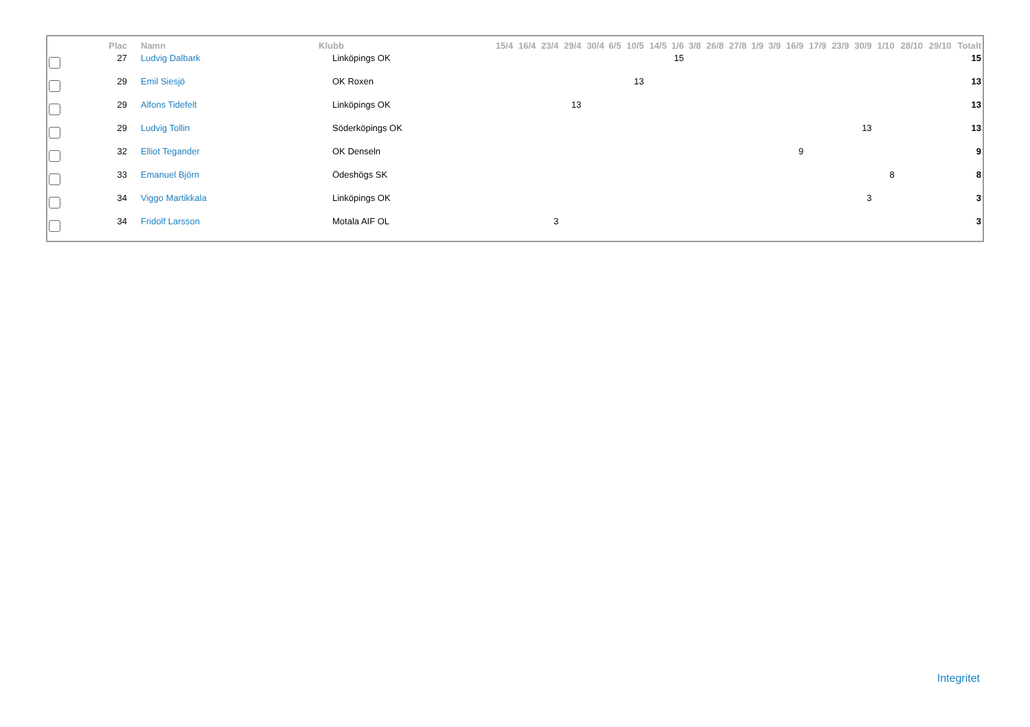| | Plac | Namn | Klubb | 15/4 | 16/4 | 23/4 | 29/4 | 30/4 | 6/5 | 10/5 | 14/5 | 1/6 | 3/8 | 26/8 | 27/8 | 1/9 | 3/9 | 16/9 | 17/9 | 23/9 | 30/9 | 1/10 | 28/10 | 29/10 | Totalt |
| --- | --- | --- | --- | --- | --- | --- | --- | --- | --- | --- | --- | --- | --- | --- | --- | --- | --- | --- | --- | --- | --- | --- | --- | --- | --- |
| | 27 | Ludvig Dalbark | Linköpings OK | | | | | | | | | 15 | | | | | | | | | | | | | 15 |
| | 29 | Emil Siesjö | OK Roxen | | | | | | | 13 | | | | | | | | | | | | | | | 13 |
| | 29 | Alfons Tidefelt | Linköpings OK | | | | 13 | | | | | | | | | | | | | | | | | | 13 |
| | 29 | Ludvig Tollin | Söderköpings OK | | | | | | | | | | | | | | | | | | 13 | | | | 13 |
| | 32 | Elliot Tegander | OK Denseln | | | | | | | | | | | | | | | 9 | | | | | | | 9 |
| | 33 | Emanuel Björn | Ödeshögs SK | | | | | | | | | | | | | | | | | | | 8 | | | 8 |
| | 34 | Viggo Martikkala | Linköpings OK | | | | | | | | | | | | | | | | | | 3 | | | | 3 |
| | 34 | Fridolf Larsson | Motala AIF OL | | | 3 | | | | | | | | | | | | | | | | | | | 3 |
Integritet